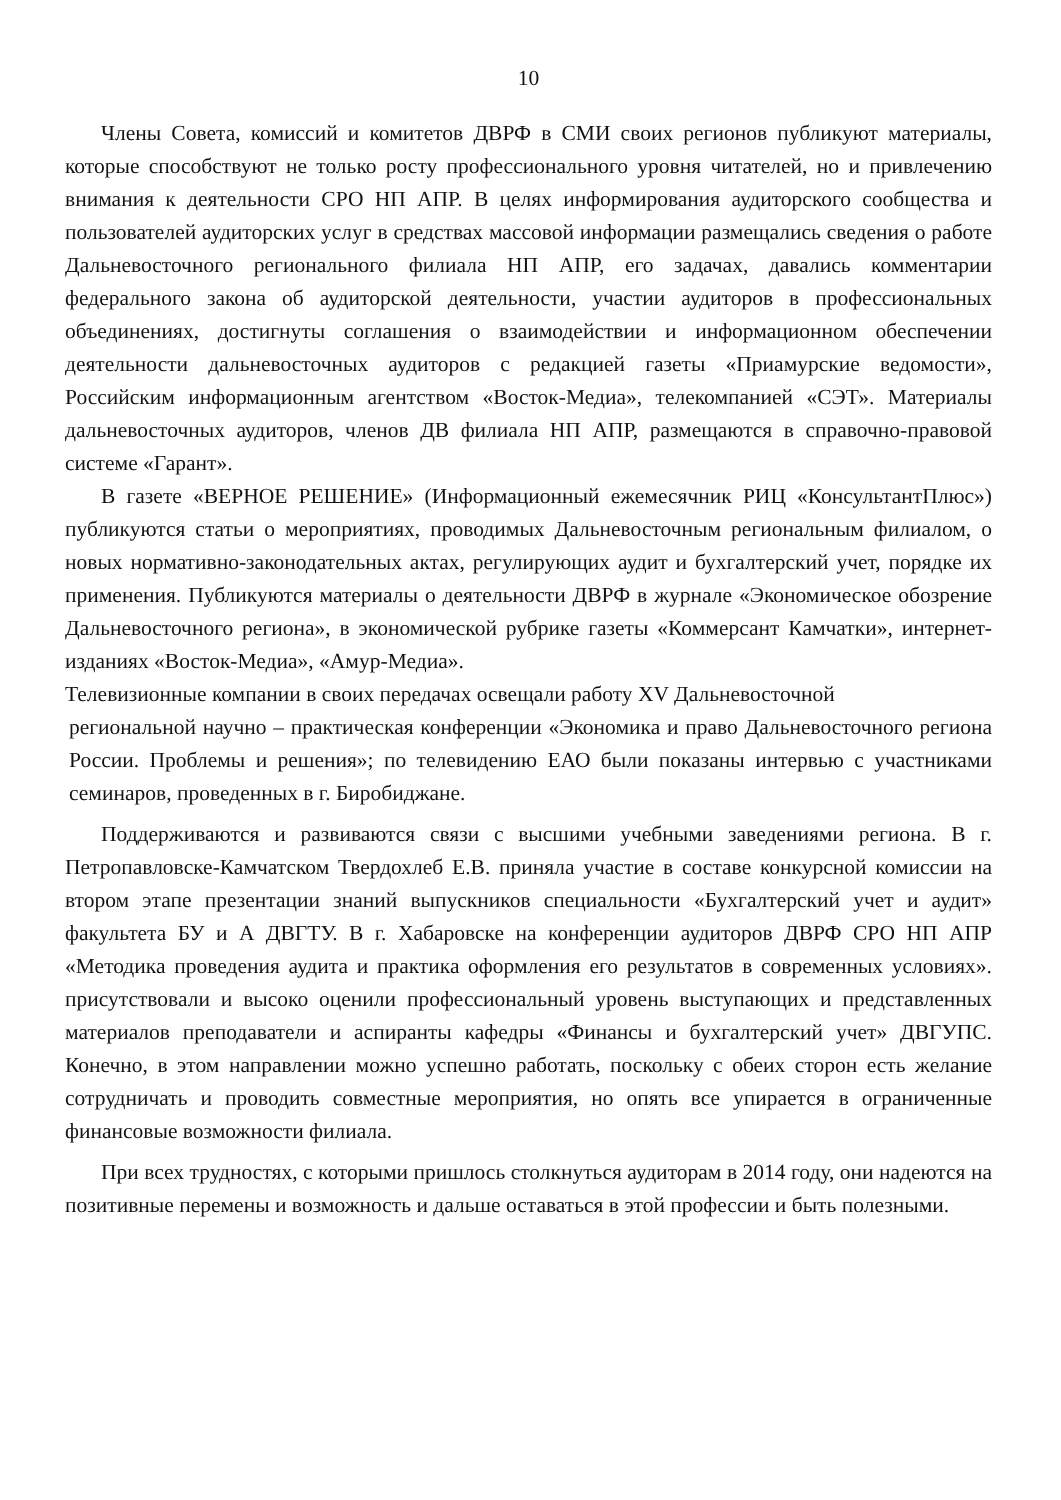10
Члены Совета, комиссий и комитетов ДВРФ в СМИ своих регионов публикуют материалы, которые способствуют не только росту профессионального уровня читателей, но и привлечению внимания к деятельности СРО НП АПР. В целях информирования аудиторского сообщества и пользователей аудиторских услуг в средствах массовой информации размещались сведения о работе Дальневосточного регионального филиала НП АПР, его задачах, давались комментарии федерального закона об аудиторской деятельности, участии аудиторов в профессиональных объединениях, достигнуты соглашения о взаимодействии и информационном обеспечении деятельности дальневосточных аудиторов с редакцией газеты «Приамурские ведомости», Российским информационным агентством «Восток-Медиа», телекомпанией «СЭТ». Материалы дальневосточных аудиторов, членов ДВ филиала НП АПР, размещаются в справочно-правовой системе «Гарант».
В газете «ВЕРНОЕ РЕШЕНИЕ» (Информационный ежемесячник РИЦ «КонсультантПлюс») публикуются статьи о мероприятиях, проводимых Дальневосточным региональным филиалом, о новых нормативно-законодательных актах, регулирующих аудит и бухгалтерский учет, порядке их применения. Публикуются материалы о деятельности ДВРФ в журнале «Экономическое обозрение Дальневосточного региона», в экономической рубрике газеты «Коммерсант Камчатки», интернет-изданиях «Восток-Медиа», «Амур-Медиа».
Телевизионные компании в своих передачах освещали работу XV Дальневосточной
региональной научно – практическая конференции «Экономика и право Дальневосточного региона России. Проблемы и решения»; по телевидению ЕАО были показаны интервью с участниками семинаров, проведенных в г. Биробиджане.
Поддерживаются и развиваются связи с высшими учебными заведениями региона. В г. Петропавловске-Камчатском Твердохлеб Е.В. приняла участие в составе конкурсной комиссии на втором этапе презентации знаний выпускников специальности «Бухгалтерский учет и аудит» факультета БУ и А ДВГТУ. В г. Хабаровске на конференции аудиторов ДВРФ СРО НП АПР «Методика проведения аудита и практика оформления его результатов в современных условиях». присутствовали и высоко оценили профессиональный уровень выступающих и представленных материалов преподаватели и аспиранты кафедры «Финансы и бухгалтерский учет» ДВГУПС. Конечно, в этом направлении можно успешно работать, поскольку с обеих сторон есть желание сотрудничать и проводить совместные мероприятия, но опять все упирается в ограниченные финансовые возможности филиала.
При всех трудностях, с которыми пришлось столкнуться аудиторам в 2014 году, они надеются на позитивные перемены и возможность и дальше оставаться в этой профессии и быть полезными.